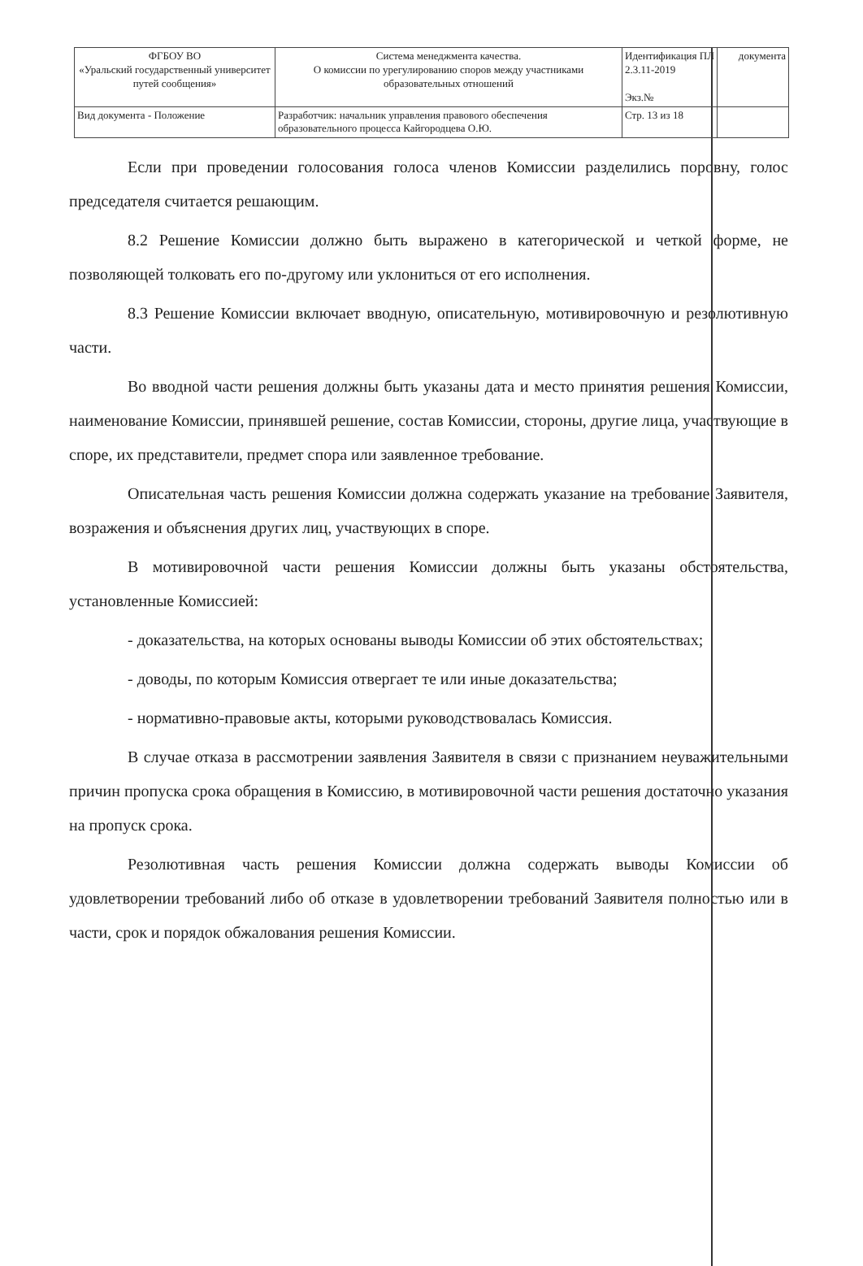| ФГБОУ ВО «Уральский государственный университет путей сообщения» | Система менеджмента качества. О комиссии по урегулированию споров между участниками образовательных отношений | Идентификация ПЛ 2.3.11-2019 Экз.№ | документа |
| Вид документа - Положение | Разработчик: начальник управления правового обеспечения образовательного процесса Кайгородцева О.Ю. | Стр. 13 из 18 | |
Если при проведении голосования голоса членов Комиссии разделились поровну, голос председателя считается решающим.
8.2 Решение Комиссии должно быть выражено в категорической и четкой форме, не позволяющей толковать его по-другому или уклониться от его исполнения.
8.3 Решение Комиссии включает вводную, описательную, мотивировочную и резолютивную части.
Во вводной части решения должны быть указаны дата и место принятия решения Комиссии, наименование Комиссии, принявшей решение, состав Комиссии, стороны, другие лица, участвующие в споре, их представители, предмет спора или заявленное требование.
Описательная часть решения Комиссии должна содержать указание на требование Заявителя, возражения и объяснения других лиц, участвующих в споре.
В мотивировочной части решения Комиссии должны быть указаны обстоятельства, установленные Комиссией:
- доказательства, на которых основаны выводы Комиссии об этих обстоятельствах;
- доводы, по которым Комиссия отвергает те или иные доказательства;
- нормативно-правовые акты, которыми руководствовалась Комиссия.
В случае отказа в рассмотрении заявления Заявителя в связи с признанием неуважительными причин пропуска срока обращения в Комиссию, в мотивировочной части решения достаточно указания на пропуск срока.
Резолютивная часть решения Комиссии должна содержать выводы Комиссии об удовлетворении требований либо об отказе в удовлетворении требований Заявителя полностью или в части, срок и порядок обжалования решения Комиссии.